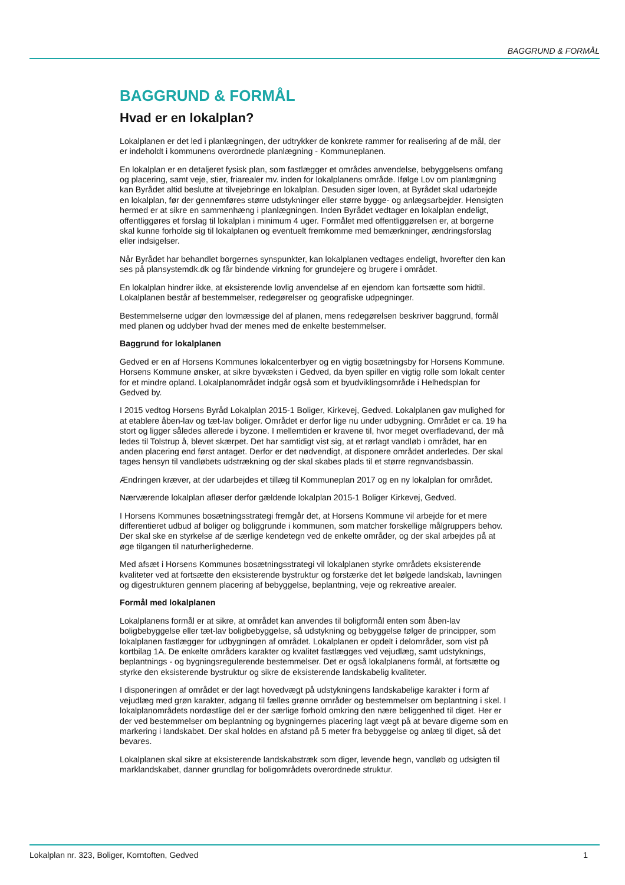BAGGRUND & FORMÅL
BAGGRUND & FORMÅL
Hvad er en lokalplan?
Lokalplanen er det led i planlægningen, der udtrykker de konkrete rammer for realisering af de mål, der er indeholdt i kommunens overordnede planlægning - Kommuneplanen.
En lokalplan er en detaljeret fysisk plan, som fastlægger et områdes anvendelse, bebyggelsens omfang og placering, samt veje, stier, friarealer mv. inden for lokalplanens område. Ifølge Lov om planlægning kan Byrådet altid beslutte at tilvejebringe en lokalplan. Desuden siger loven, at Byrådet skal udarbejde en lokalplan, før der gennemføres større udstykninger eller større bygge- og anlægsarbejder. Hensigten hermed er at sikre en sammenhæng i planlægningen. Inden Byrådet vedtager en lokalplan endeligt, offentliggøres et forslag til lokalplan i minimum 4 uger. Formålet med offentliggørelsen er, at borgerne skal kunne forholde sig til lokalplanen og eventuelt fremkomme med bemærkninger, ændringsforslag eller indsigelser.
Når Byrådet har behandlet borgernes synspunkter, kan lokalplanen vedtages endeligt, hvorefter den kan ses på plansystemdk.dk og får bindende virkning for grundejere og brugere i området.
En lokalplan hindrer ikke, at eksisterende lovlig anvendelse af en ejendom kan fortsætte som hidtil. Lokalplanen består af bestemmelser, redegørelser og geografiske udpegninger.
Bestemmelserne udgør den lovmæssige del af planen, mens redegørelsen beskriver baggrund, formål med planen og uddyber hvad der menes med de enkelte bestemmelser.
Baggrund for lokalplanen
Gedved er en af Horsens Kommunes lokalcenterbyer og en vigtig bosætningsby for Horsens Kommune. Horsens Kommune ønsker, at sikre byvæksten i Gedved, da byen spiller en vigtig rolle som lokalt center for et mindre opland. Lokalplanområdet indgår også som et byudviklingsområde i Helhedsplan for Gedved by.
I 2015 vedtog Horsens Byråd Lokalplan 2015-1 Boliger, Kirkevej, Gedved. Lokalplanen gav mulighed for at etablere åben-lav og tæt-lav boliger. Området er derfor lige nu under udbygning. Området er ca. 19 ha stort og ligger således allerede i byzone. I mellemtiden er kravene til, hvor meget overfladevand, der må ledes til Tolstrup å, blevet skærpet. Det har samtidigt vist sig, at et rørlagt vandløb i området, har en anden placering end først antaget. Derfor er det nødvendigt, at disponere området anderledes. Der skal tages hensyn til vandløbets udstrækning og der skal skabes plads til et større regnvandsbassin.
Ændringen kræver, at der udarbejdes et tillæg til Kommuneplan 2017 og en ny lokalplan for området.
Nærværende lokalplan afløser derfor gældende lokalplan 2015-1 Boliger Kirkevej, Gedved.
I Horsens Kommunes bosætningsstrategi fremgår det, at Horsens Kommune vil arbejde for et mere differentieret udbud af boliger og boliggrunde i kommunen, som matcher forskellige målgruppers behov. Der skal ske en styrkelse af de særlige kendetegn ved de enkelte områder, og der skal arbejdes på at øge tilgangen til naturherlighederne.
Med afsæt i Horsens Kommunes bosætningsstrategi vil lokalplanen styrke områdets eksisterende kvaliteter ved at fortsætte den eksisterende bystruktur og forstærke det let bølgede landskab, lavningen og digestrukturen gennem placering af bebyggelse, beplantning, veje og rekreative arealer.
Formål med lokalplanen
Lokalplanens formål er at sikre, at området kan anvendes til boligformål enten som åben-lav boligbebyggelse eller tæt-lav boligbebyggelse, så udstykning og bebyggelse følger de principper, som lokalplanen fastlægger for udbygningen af området. Lokalplanen er opdelt i delområder, som vist på kortbilag 1A. De enkelte områders karakter og kvalitet fastlægges ved vejudlæg, samt udstyknings, beplantnings - og bygningsregulerende bestemmelser. Det er også lokalplanens formål, at fortsætte og styrke den eksisterende bystruktur og sikre de eksisterende landskabelig kvaliteter.
I disponeringen af området er der lagt hovedvægt på udstykningens landskabelige karakter i form af vejudlæg med grøn karakter, adgang til fælles grønne områder og bestemmelser om beplantning i skel. I lokalplanområdets nordøstlige del er der særlige forhold omkring den nære beliggenhed til diget. Her er der ved bestemmelser om beplantning og bygningernes placering lagt vægt på at bevare digerne som en markering i landskabet. Der skal holdes en afstand på 5 meter fra bebyggelse og anlæg til diget, så det bevares.
Lokalplanen skal sikre at eksisterende landskabstræk som diger, levende hegn, vandløb og udsigten til marklandskabet, danner grundlag for boligområdets overordnede struktur.
Lokalplan nr. 323, Boliger, Korntoften, Gedved 1